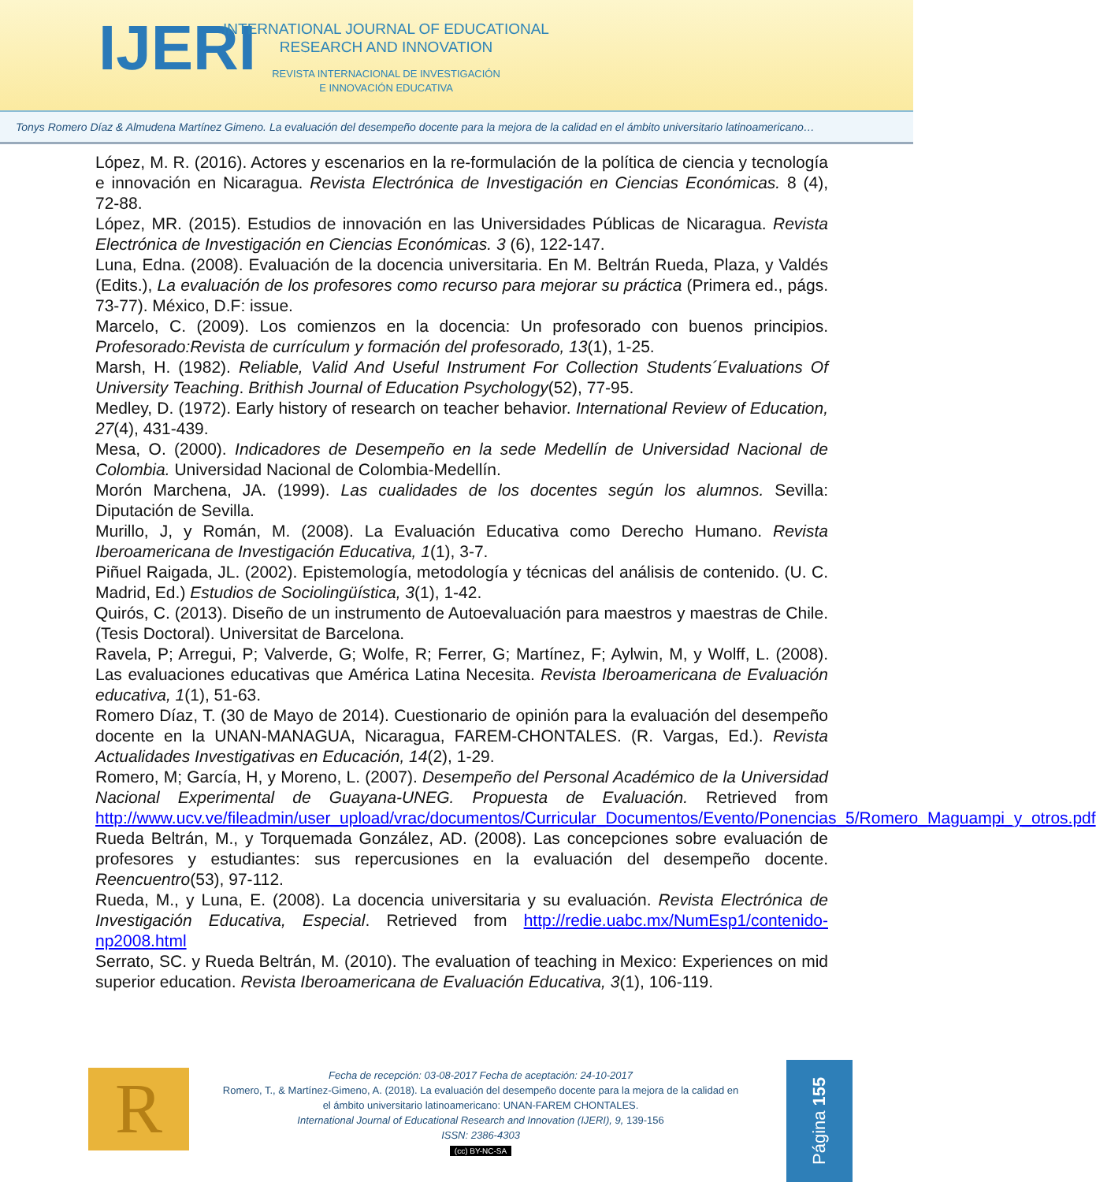IJERI
INTERNATIONAL JOURNAL OF EDUCATIONAL RESEARCH AND INNOVATION
REVISTA INTERNACIONAL DE INVESTIGACIÓN
E INNOVACIÓN EDUCATIVA
Tonys Romero Díaz & Almudena Martínez Gimeno. La evaluación del desempeño docente para la mejora de la calidad en el ámbito universitario latinoamericano…
López, M. R. (2016). Actores y escenarios en la re-formulación de la política de ciencia y tecnología e innovación en Nicaragua. Revista Electrónica de Investigación en Ciencias Económicas. 8 (4), 72-88.
López, MR. (2015). Estudios de innovación en las Universidades Públicas de Nicaragua. Revista Electrónica de Investigación en Ciencias Económicas. 3 (6), 122-147.
Luna, Edna. (2008). Evaluación de la docencia universitaria. En M. Beltrán Rueda, Plaza, y Valdés (Edits.), La evaluación de los profesores como recurso para mejorar su práctica (Primera ed., págs. 73-77). México, D.F: issue.
Marcelo, C. (2009). Los comienzos en la docencia: Un profesorado con buenos principios. Profesorado:Revista de currículum y formación del profesorado, 13(1), 1-25.
Marsh, H. (1982). Reliable, Valid And Useful Instrument For Collection Students´Evaluations Of University Teaching. Brithish Journal of Education Psychology(52), 77-95.
Medley, D. (1972). Early history of research on teacher behavior. International Review of Education, 27(4), 431-439.
Mesa, O. (2000). Indicadores de Desempeño en la sede Medellín de Universidad Nacional de Colombia. Universidad Nacional de Colombia-Medellín.
Morón Marchena, JA. (1999). Las cualidades de los docentes según los alumnos. Sevilla: Diputación de Sevilla.
Murillo, J, y Román, M. (2008). La Evaluación Educativa como Derecho Humano. Revista Iberoamericana de Investigación Educativa, 1(1), 3-7.
Piñuel Raigada, JL. (2002). Epistemología, metodología y técnicas del análisis de contenido. (U. C. Madrid, Ed.) Estudios de Sociolingüística, 3(1), 1-42.
Quirós, C. (2013). Diseño de un instrumento de Autoevaluación para maestros y maestras de Chile. (Tesis Doctoral). Universitat de Barcelona.
Ravela, P; Arregui, P; Valverde, G; Wolfe, R; Ferrer, G; Martínez, F; Aylwin, M, y Wolff, L. (2008). Las evaluaciones educativas que América Latina Necesita. Revista Iberoamericana de Evaluación educativa, 1(1), 51-63.
Romero Díaz, T. (30 de Mayo de 2014). Cuestionario de opinión para la evaluación del desempeño docente en la UNAN-MANAGUA, Nicaragua, FAREM-CHONTALES. (R. Vargas, Ed.). Revista Actualidades Investigativas en Educación, 14(2), 1-29.
Romero, M; García, H, y Moreno, L. (2007). Desempeño del Personal Académico de la Universidad Nacional Experimental de Guayana-UNEG. Propuesta de Evaluación. Retrieved from http://www.ucv.ve/fileadmin/user_upload/vrac/documentos/Curricular_Documentos/Evento/Ponencias_5/Romero_Maguampi_y_otros.pdf
Rueda Beltrán, M., y Torquemada González, AD. (2008). Las concepciones sobre evaluación de profesores y estudiantes: sus repercusiones en la evaluación del desempeño docente. Reencuentro(53), 97-112.
Rueda, M., y Luna, E. (2008). La docencia universitaria y su evaluación. Revista Electrónica de Investigación Educativa, Especial. Retrieved from http://redie.uabc.mx/NumEsp1/contenido-np2008.html
Serrato, SC. y Rueda Beltrán, M. (2010). The evaluation of teaching in Mexico: Experiences on mid superior education. Revista Iberoamericana de Evaluación Educativa, 3(1), 106-119.
R
Fecha de recepción: 03-08-2017 Fecha de aceptación: 24-10-2017
Romero, T., & Martínez-Gimeno, A. (2018). La evaluación del desempeño docente para la mejora de la calidad en el ámbito universitario latinoamericano: UNAN-FAREM CHONTALES.
International Journal of Educational Research and Innovation (IJERI), 9, 139-156
ISSN: 2386-4303
(cc) BY-NC-SA
Página 155